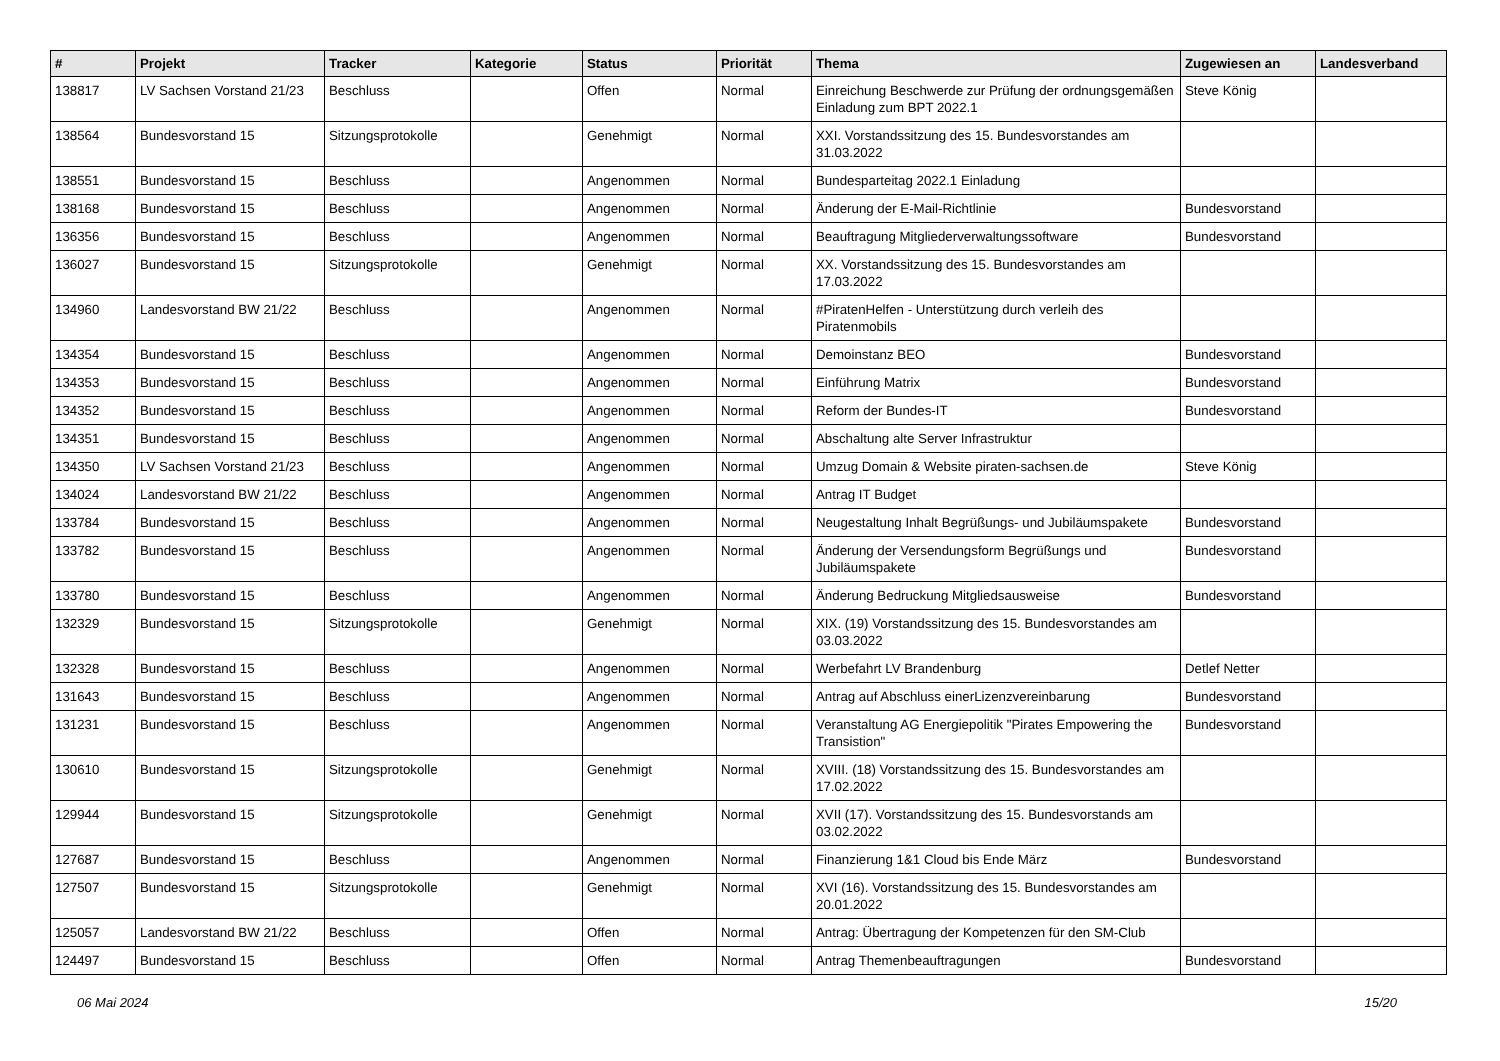| # | Projekt | Tracker | Kategorie | Status | Priorität | Thema | Zugewiesen an | Landesverband |
| --- | --- | --- | --- | --- | --- | --- | --- | --- |
| 138817 | LV Sachsen Vorstand 21/23 | Beschluss | | Offen | Normal | Einreichung Beschwerde zur Prüfung der ordnungsgemäßen Einladung zum BPT 2022.1 | Steve König | |
| 138564 | Bundesvorstand 15 | Sitzungsprotokolle | | Genehmigt | Normal | XXI. Vorstandssitzung des 15. Bundesvorstandes am 31.03.2022 | | |
| 138551 | Bundesvorstand 15 | Beschluss | | Angenommen | Normal | Bundesparteitag 2022.1 Einladung | | |
| 138168 | Bundesvorstand 15 | Beschluss | | Angenommen | Normal | Änderung der E-Mail-Richtlinie | Bundesvorstand | |
| 136356 | Bundesvorstand 15 | Beschluss | | Angenommen | Normal | Beauftragung Mitgliederverwaltungssoftware | Bundesvorstand | |
| 136027 | Bundesvorstand 15 | Sitzungsprotokolle | | Genehmigt | Normal | XX. Vorstandssitzung des 15. Bundesvorstandes am 17.03.2022 | | |
| 134960 | Landesvorstand BW 21/22 | Beschluss | | Angenommen | Normal | #PiratenHelfen - Unterstützung durch verleih des Piratenmobils | | |
| 134354 | Bundesvorstand 15 | Beschluss | | Angenommen | Normal | Demoinstanz BEO | Bundesvorstand | |
| 134353 | Bundesvorstand 15 | Beschluss | | Angenommen | Normal | Einführung Matrix | Bundesvorstand | |
| 134352 | Bundesvorstand 15 | Beschluss | | Angenommen | Normal | Reform der Bundes-IT | Bundesvorstand | |
| 134351 | Bundesvorstand 15 | Beschluss | | Angenommen | Normal | Abschaltung alte Server Infrastruktur | | |
| 134350 | LV Sachsen Vorstand 21/23 | Beschluss | | Angenommen | Normal | Umzug Domain & Website piraten-sachsen.de | Steve König | |
| 134024 | Landesvorstand BW 21/22 | Beschluss | | Angenommen | Normal | Antrag IT Budget | | |
| 133784 | Bundesvorstand 15 | Beschluss | | Angenommen | Normal | Neugestaltung Inhalt Begrüßungs- und Jubiläumspakete | Bundesvorstand | |
| 133782 | Bundesvorstand 15 | Beschluss | | Angenommen | Normal | Änderung der Versendungsform Begrüßungs und Jubiläumspakete | Bundesvorstand | |
| 133780 | Bundesvorstand 15 | Beschluss | | Angenommen | Normal | Änderung Bedruckung Mitgliedsausweise | Bundesvorstand | |
| 132329 | Bundesvorstand 15 | Sitzungsprotokolle | | Genehmigt | Normal | XIX. (19) Vorstandssitzung des 15. Bundesvorstandes am 03.03.2022 | | |
| 132328 | Bundesvorstand 15 | Beschluss | | Angenommen | Normal | Werbefahrt LV Brandenburg | Detlef Netter | |
| 131643 | Bundesvorstand 15 | Beschluss | | Angenommen | Normal | Antrag auf Abschluss einerLizenzvereinbarung | Bundesvorstand | |
| 131231 | Bundesvorstand 15 | Beschluss | | Angenommen | Normal | Veranstaltung AG Energiepolitik "Pirates Empowering the Transistion" | Bundesvorstand | |
| 130610 | Bundesvorstand 15 | Sitzungsprotokolle | | Genehmigt | Normal | XVIII. (18) Vorstandssitzung des 15. Bundesvorstandes am 17.02.2022 | | |
| 129944 | Bundesvorstand 15 | Sitzungsprotokolle | | Genehmigt | Normal | XVII (17). Vorstandssitzung des 15. Bundesvorstands am 03.02.2022 | | |
| 127687 | Bundesvorstand 15 | Beschluss | | Angenommen | Normal | Finanzierung 1&1 Cloud bis Ende März | Bundesvorstand | |
| 127507 | Bundesvorstand 15 | Sitzungsprotokolle | | Genehmigt | Normal | XVI (16). Vorstandssitzung des 15. Bundesvorstandes am 20.01.2022 | | |
| 125057 | Landesvorstand BW 21/22 | Beschluss | | Offen | Normal | Antrag: Übertragung der Kompetenzen für den SM-Club | | |
| 124497 | Bundesvorstand 15 | Beschluss | | Offen | Normal | Antrag Themenbeauftragungen | Bundesvorstand | |
06 Mai 2024 15/20